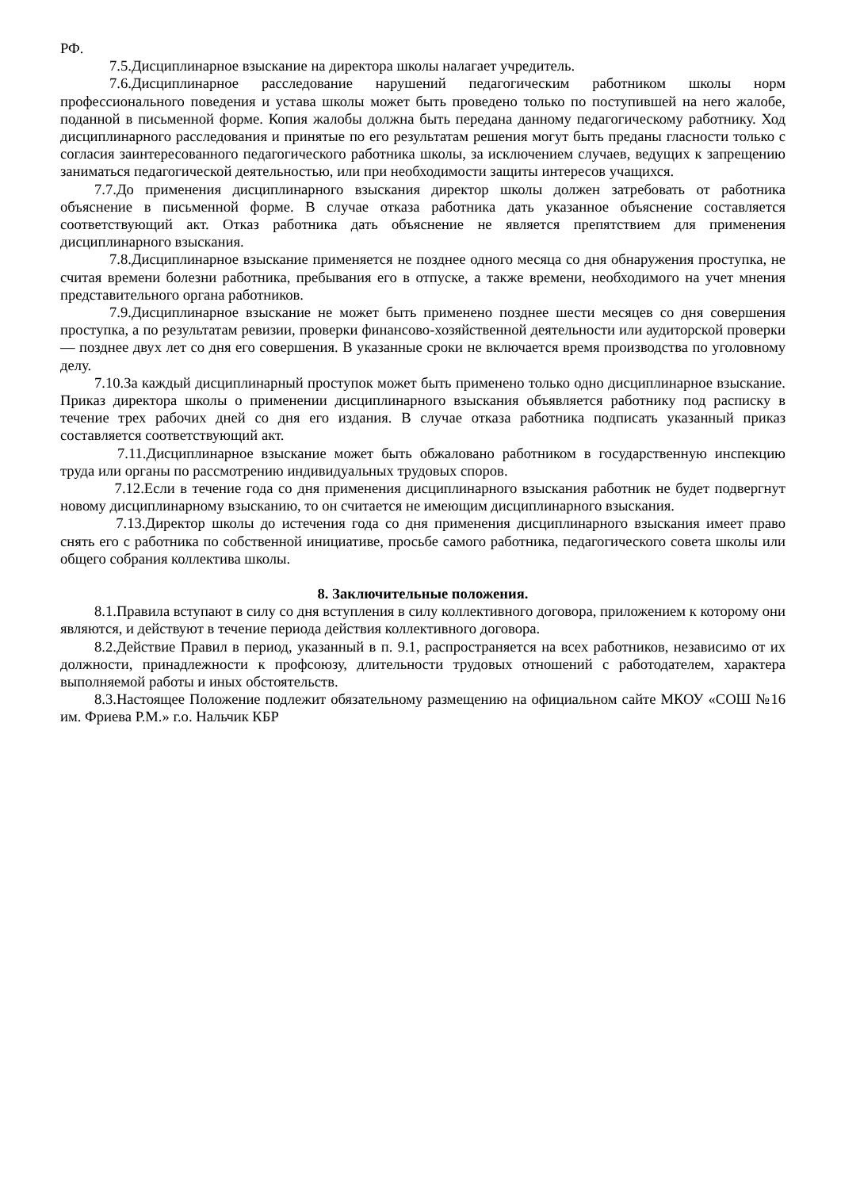РФ.
7.5.Дисциплинарное взыскание на директора школы налагает учредитель.
7.6.Дисциплинарное расследование нарушений педагогическим работником школы норм профессионального поведения и устава школы может быть проведено только по поступившей на него жалобе, поданной в письменной форме. Копия жалобы должна быть передана данному педагогическому работнику. Ход дисциплинарного расследования и принятые по его результатам решения могут быть преданы гласности только с согласия заинтересованного педагогического работника школы, за исключением случаев, ведущих к запрещению заниматься педагогической деятельностью, или при необходимости защиты интересов учащихся.
7.7.До применения дисциплинарного взыскания директор школы должен затребовать от работника объяснение в письменной форме. В случае отказа работника дать указанное объяснение составляется соответствующий акт. Отказ работника дать объяснение не является препятствием для применения дисциплинарного взыскания.
7.8.Дисциплинарное взыскание применяется не позднее одного месяца со дня обнаружения проступка, не считая времени болезни работника, пребывания его в отпуске, а также времени, необходимого на учет мнения представительного органа работников.
7.9.Дисциплинарное взыскание не может быть применено позднее шести месяцев со дня совершения проступка, а по результатам ревизии, проверки финансово-хозяйственной деятельности или аудиторской проверки — позднее двух лет со дня его совершения. В указанные сроки не включается время производства по уголовному делу.
7.10.За каждый дисциплинарный проступок может быть применено только одно дисциплинарное взыскание. Приказ директора школы о применении дисциплинарного взыскания объявляется работнику под расписку в течение трех рабочих дней со дня его издания. В случае отказа работника подписать указанный приказ составляется соответствующий акт.
7.11.Дисциплинарное взыскание может быть обжаловано работником в государственную инспекцию труда или органы по рассмотрению индивидуальных трудовых споров.
7.12.Если в течение года со дня применения дисциплинарного взыскания работник не будет подвергнут новому дисциплинарному взысканию, то он считается не имеющим дисциплинарного взыскания.
7.13.Директор школы до истечения года со дня применения дисциплинарного взыскания имеет право снять его с работника по собственной инициативе, просьбе самого работника, педагогического совета школы или общего собрания коллектива школы.
8. Заключительные положения.
8.1.Правила вступают в силу со дня вступления в силу коллективного договора, приложением к которому они являются, и действуют в течение периода действия коллективного договора.
8.2.Действие Правил в период, указанный в п. 9.1, распространяется на всех работников, независимо от их должности, принадлежности к профсоюзу, длительности трудовых отношений с работодателем, характера выполняемой работы и иных обстоятельств.
8.3.Настоящее Положение подлежит обязательному размещению на официальном сайте МКОУ «СОШ №16 им. Фриева Р.М.» г.о. Нальчик КБР